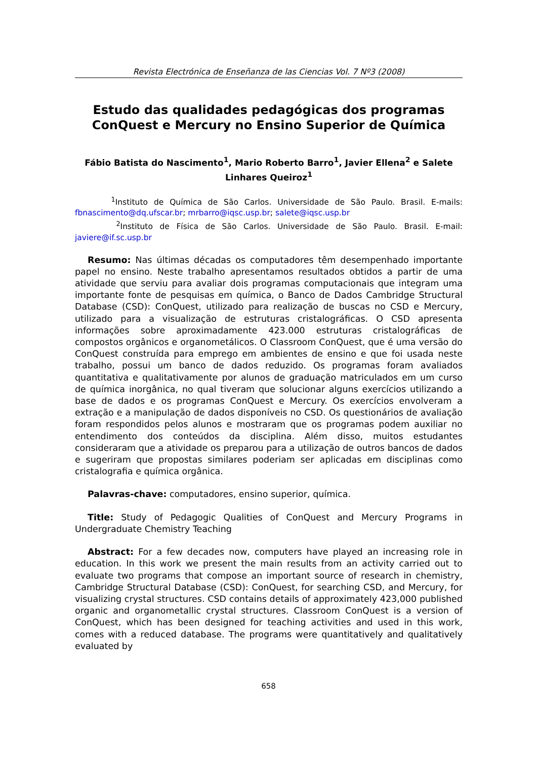Revista Electrónica de Enseñanza de las Ciencias Vol. 7 Nº3 (2008)
Estudo das qualidades pedagógicas dos programas ConQuest e Mercury no Ensino Superior de Química
Fábio Batista do Nascimento<sup>1</sup>, Mario Roberto Barro<sup>1</sup>, Javier Ellena<sup>2</sup> e Salete Linhares Queiroz<sup>1</sup>
<sup>1</sup> Instituto de Química de São Carlos. Universidade de São Paulo. Brasil. E-mails: fbnascimento@dq.ufscar.br; mrbarro@iqsc.usp.br; salete@iqsc.usp.br
<sup>2</sup> Instituto de Física de São Carlos. Universidade de São Paulo. Brasil. E-mail: javiere@if.sc.usp.br
Resumo: Nas últimas décadas os computadores têm desempenhado importante papel no ensino. Neste trabalho apresentamos resultados obtidos a partir de uma atividade que serviu para avaliar dois programas computacionais que integram uma importante fonte de pesquisas em química, o Banco de Dados Cambridge Structural Database (CSD): ConQuest, utilizado para realização de buscas no CSD e Mercury, utilizado para a visualização de estruturas cristalográficas. O CSD apresenta informações sobre aproximadamente 423.000 estruturas cristalográficas de compostos orgânicos e organometálicos. O Classroom ConQuest, que é uma versão do ConQuest construída para emprego em ambientes de ensino e que foi usada neste trabalho, possui um banco de dados reduzido. Os programas foram avaliados quantitativa e qualitativamente por alunos de graduação matriculados em um curso de química inorgânica, no qual tiveram que solucionar alguns exercícios utilizando a base de dados e os programas ConQuest e Mercury. Os exercícios envolveram a extração e a manipulação de dados disponíveis no CSD. Os questionários de avaliação foram respondidos pelos alunos e mostraram que os programas podem auxiliar no entendimento dos conteúdos da disciplina. Além disso, muitos estudantes consideraram que a atividade os preparou para a utilização de outros bancos de dados e sugeriram que propostas similares poderiam ser aplicadas em disciplinas como cristalografia e química orgânica.
Palavras-chave: computadores, ensino superior, química.
Title: Study of Pedagogic Qualities of ConQuest and Mercury Programs in Undergraduate Chemistry Teaching
Abstract: For a few decades now, computers have played an increasing role in education. In this work we present the main results from an activity carried out to evaluate two programs that compose an important source of research in chemistry, Cambridge Structural Database (CSD): ConQuest, for searching CSD, and Mercury, for visualizing crystal structures. CSD contains details of approximately 423,000 published organic and organometallic crystal structures. Classroom ConQuest is a version of ConQuest, which has been designed for teaching activities and used in this work, comes with a reduced database. The programs were quantitatively and qualitatively evaluated by
658